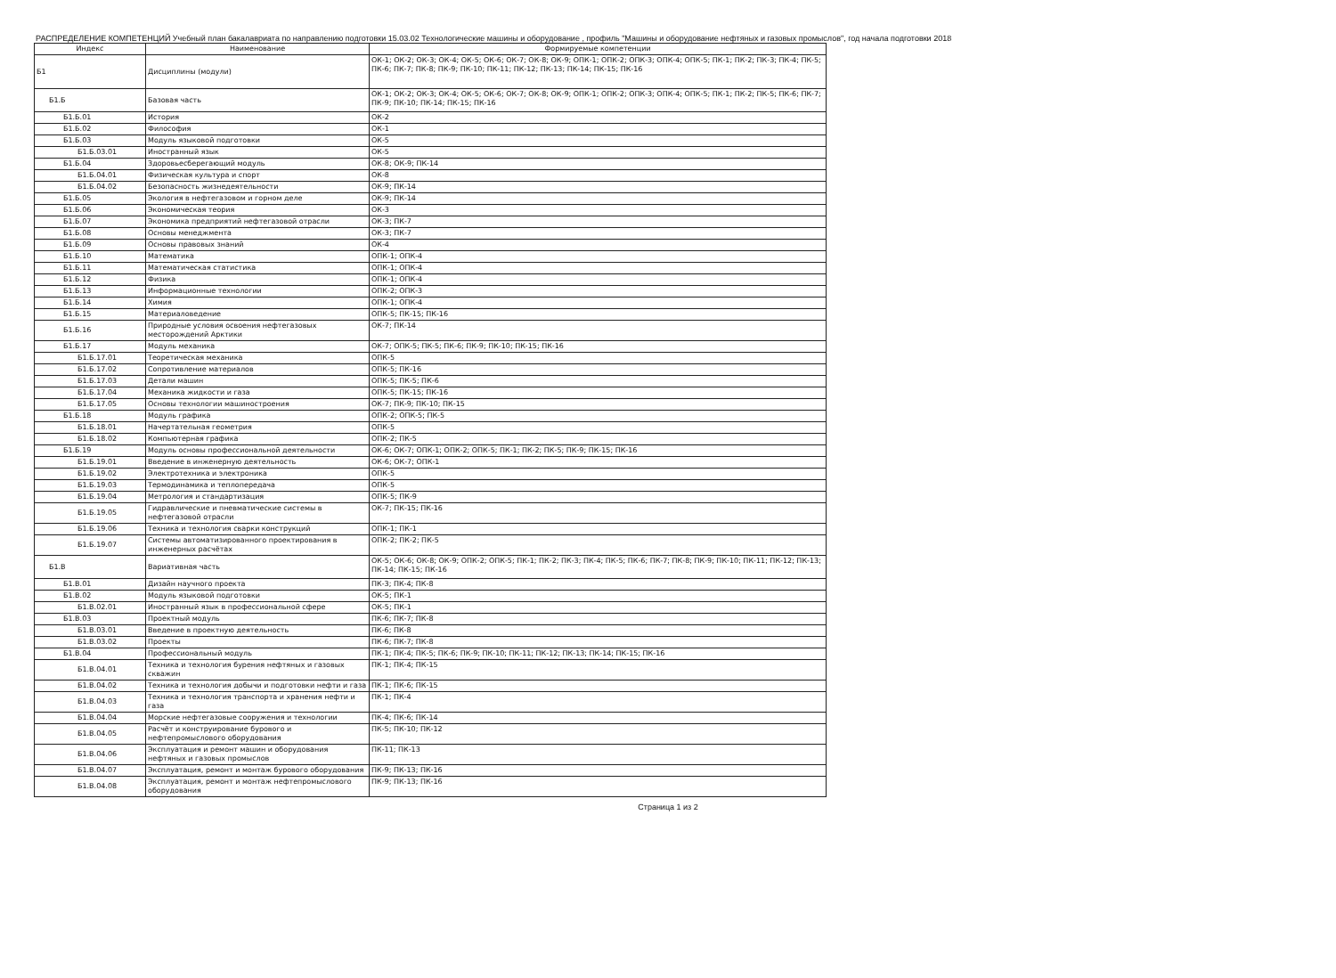РАСПРЕДЕЛЕНИЕ КОМПЕТЕНЦИЙ Учебный план бакалавриата по направлению подготовки 15.03.02 Технологические машины и оборудование , профиль "Машины и оборудование нефтяных и газовых промыслов", год начала подготовки 2018
| Индекс | Наименование | Формируемые компетенции |
| --- | --- | --- |
| Б1 | Дисциплины (модули) | ОК-1; ОК-2; ОК-3; ОК-4; ОК-5; ОК-6; ОК-7; ОК-8; ОК-9; ОПК-1; ОПК-2; ОПК-3; ОПК-4; ОПК-5; ПК-1; ПК-2; ПК-3; ПК-4; ПК-5; ПК-6; ПК-7; ПК-8; ПК-9; ПК-10; ПК-11; ПК-12; ПК-13; ПК-14; ПК-15; ПК-16 |
| Б1.Б | Базовая часть | ОК-1; ОК-2; ОК-3; ОК-4; ОК-5; ОК-6; ОК-7; ОК-8; ОК-9; ОПК-1; ОПК-2; ОПК-3; ОПК-4; ОПК-5; ПК-1; ПК-2; ПК-5; ПК-6; ПК-7; ПК-9; ПК-10; ПК-14; ПК-15; ПК-16 |
| Б1.Б.01 | История | ОК-2 |
| Б1.Б.02 | Философия | ОК-1 |
| Б1.Б.03 | Модуль языковой подготовки | ОК-5 |
| Б1.Б.03.01 | Иностранный язык | ОК-5 |
| Б1.Б.04 | Здоровьесберегающий модуль | ОК-8; ОК-9; ПК-14 |
| Б1.Б.04.01 | Физическая культура и спорт | ОК-8 |
| Б1.Б.04.02 | Безопасность жизнедеятельности | ОК-9; ПК-14 |
| Б1.Б.05 | Экология в нефтегазовом и горном деле | ОК-9; ПК-14 |
| Б1.Б.06 | Экономическая теория | ОК-3 |
| Б1.Б.07 | Экономика предприятий нефтегазовой отрасли | ОК-3; ПК-7 |
| Б1.Б.08 | Основы менеджмента | ОК-3; ПК-7 |
| Б1.Б.09 | Основы правовых знаний | ОК-4 |
| Б1.Б.10 | Математика | ОПК-1; ОПК-4 |
| Б1.Б.11 | Математическая статистика | ОПК-1; ОПК-4 |
| Б1.Б.12 | Физика | ОПК-1; ОПК-4 |
| Б1.Б.13 | Информационные технологии | ОПК-2; ОПК-3 |
| Б1.Б.14 | Химия | ОПК-1; ОПК-4 |
| Б1.Б.15 | Материаловедение | ОПК-5; ПК-15; ПК-16 |
| Б1.Б.16 | Природные условия освоения нефтегазовых месторождений Арктики | ОК-7; ПК-14 |
| Б1.Б.17 | Модуль механика | ОК-7; ОПК-5; ПК-5; ПК-6; ПК-9; ПК-10; ПК-15; ПК-16 |
| Б1.Б.17.01 | Теоретическая механика | ОПК-5 |
| Б1.Б.17.02 | Сопротивление материалов | ОПК-5; ПК-16 |
| Б1.Б.17.03 | Детали машин | ОПК-5; ПК-5; ПК-6 |
| Б1.Б.17.04 | Механика жидкости и газа | ОПК-5; ПК-15; ПК-16 |
| Б1.Б.17.05 | Основы технологии машиностроения | ОК-7; ПК-9; ПК-10; ПК-15 |
| Б1.Б.18 | Модуль графика | ОПК-2; ОПК-5; ПК-5 |
| Б1.Б.18.01 | Начертательная геометрия | ОПК-5 |
| Б1.Б.18.02 | Компьютерная графика | ОПК-2; ПК-5 |
| Б1.Б.19 | Модуль основы профессиональной деятельности | ОК-6; ОК-7; ОПК-1; ОПК-2; ОПК-5; ПК-1; ПК-2; ПК-5; ПК-9; ПК-15; ПК-16 |
| Б1.Б.19.01 | Введение в инженерную деятельность | ОК-6; ОК-7; ОПК-1 |
| Б1.Б.19.02 | Электротехника и электроника | ОПК-5 |
| Б1.Б.19.03 | Термодинамика и теплопередача | ОПК-5 |
| Б1.Б.19.04 | Метрология и стандартизация | ОПК-5; ПК-9 |
| Б1.Б.19.05 | Гидравлические и пневматические системы в нефтегазовой отрасли | ОК-7; ПК-15; ПК-16 |
| Б1.Б.19.06 | Техника и технология сварки конструкций | ОПК-1; ПК-1 |
| Б1.Б.19.07 | Системы автоматизированного проектирования в инженерных расчётах | ОПК-2; ПК-2; ПК-5 |
| Б1.В | Вариативная часть | ОК-5; ОК-6; ОК-8; ОК-9; ОПК-2; ОПК-5; ПК-1; ПК-2; ПК-3; ПК-4; ПК-5; ПК-6; ПК-7; ПК-8; ПК-9; ПК-10; ПК-11; ПК-12; ПК-13; ПК-14; ПК-15; ПК-16 |
| Б1.В.01 | Дизайн научного проекта | ПК-3; ПК-4; ПК-8 |
| Б1.В.02 | Модуль языковой подготовки | ОК-5; ПК-1 |
| Б1.В.02.01 | Иностранный язык в профессиональной сфере | ОК-5; ПК-1 |
| Б1.В.03 | Проектный модуль | ПК-6; ПК-7; ПК-8 |
| Б1.В.03.01 | Введение в проектную деятельность | ПК-6; ПК-8 |
| Б1.В.03.02 | Проекты | ПК-6; ПК-7; ПК-8 |
| Б1.В.04 | Профессиональный модуль | ПК-1; ПК-4; ПК-5; ПК-6; ПК-9; ПК-10; ПК-11; ПК-12; ПК-13; ПК-14; ПК-15; ПК-16 |
| Б1.В.04.01 | Техника и технология бурения нефтяных и газовых скважин | ПК-1; ПК-4; ПК-15 |
| Б1.В.04.02 | Техника и технология добычи и подготовки нефти и газа | ПК-1; ПК-6; ПК-15 |
| Б1.В.04.03 | Техника и технология транспорта и хранения нефти и газа | ПК-1; ПК-4 |
| Б1.В.04.04 | Морские нефтегазовые сооружения и технологии | ПК-4; ПК-6; ПК-14 |
| Б1.В.04.05 | Расчёт и конструирование бурового и нефтепромыслового оборудования | ПК-5; ПК-10; ПК-12 |
| Б1.В.04.06 | Эксплуатация и ремонт машин и оборудования нефтяных и газовых промыслов | ПК-11; ПК-13 |
| Б1.В.04.07 | Эксплуатация, ремонт и монтаж бурового оборудования | ПК-9; ПК-13; ПК-16 |
| Б1.В.04.08 | Эксплуатация, ремонт и монтаж нефтепромыслового оборудования | ПК-9; ПК-13; ПК-16 |
Страница 1 из 2